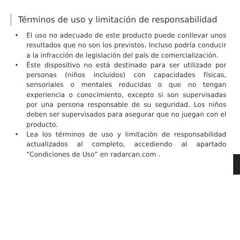Términos de uso y limitación de responsabilidad
• El uso no adecuado de este producto puede conllevar unos resultados que no son los previstos. Incluso podría conducir a la infracción de legislación del país de comercialización.
• Éste dispositivo no está destinado para ser utilizado por personas (niños incluidos) con capacidades físicas, sensoriales o mentales reducidas o que no tengan experiencia o conocimiento, excepto si son supervisadas por una persona responsable de su seguridad. Los niños deben ser supervisados para asegurar que no juegan con el producto.
• Lea los términos de uso y limitación de responsabilidad actualizados al completo, accediendo al apartado “Condiciones de Uso” en radarcan.com .